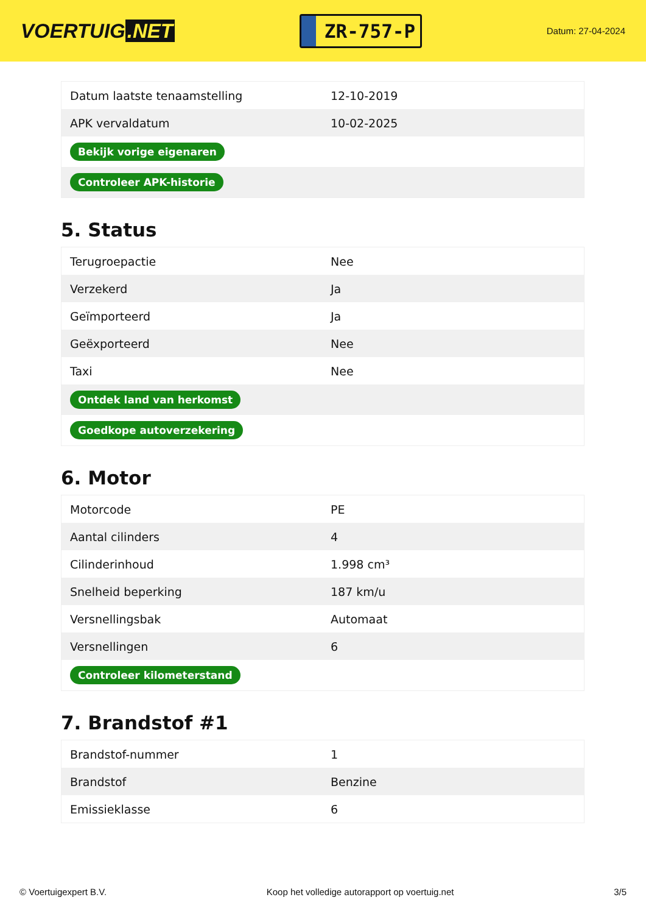VOERTUIG.NET
ZR-757-P
Datum: 27-04-2024
| Datum laatste tenaamstelling | 12-10-2019 |
| APK vervaldatum | 10-02-2025 |
| Bekijk vorige eigenaren | |
| Controleer APK-historie | |
5. Status
| Terugroepactie | Nee |
| Verzekerd | Ja |
| Geïmporteerd | Ja |
| Geëxporteerd | Nee |
| Taxi | Nee |
| Ontdek land van herkomst | |
| Goedkope autoverzekering | |
6. Motor
| Motorcode | PE |
| Aantal cilinders | 4 |
| Cilinderinhoud | 1.998 cm³ |
| Snelheid beperking | 187 km/u |
| Versnellingsbak | Automaat |
| Versnellingen | 6 |
| Controleer kilometerstand | |
7. Brandstof #1
| Brandstof-nummer | 1 |
| Brandstof | Benzine |
| Emissieklasse | 6 |
© Voertuigexpert B.V. Koop het volledige autorapport op voertuig.net 3/5